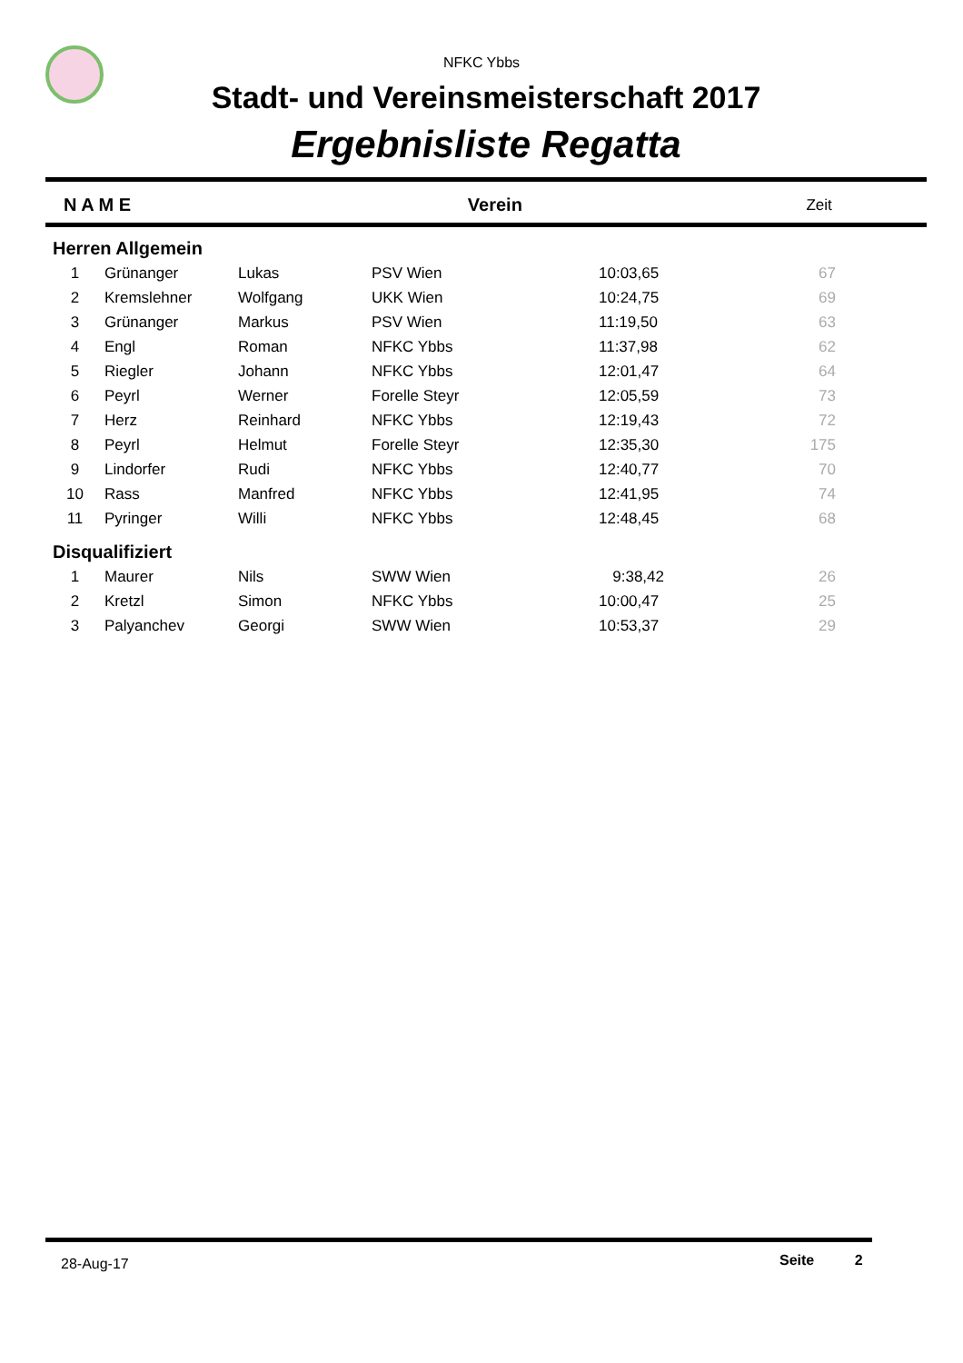NFKC Ybbs
Stadt- und Vereinsmeisterschaft 2017
Ergebnisliste Regatta
| | N A M E | Verein | Zeit | |
| --- | --- | --- | --- | --- |
| Herren Allgemein | | | | | |
| 1 | Grünanger | Lukas | PSV Wien | 10:03,65 | 67 |
| 2 | Kremslehner | Wolfgang | UKK Wien | 10:24,75 | 69 |
| 3 | Grünanger | Markus | PSV Wien | 11:19,50 | 63 |
| 4 | Engl | Roman | NFKC Ybbs | 11:37,98 | 62 |
| 5 | Riegler | Johann | NFKC Ybbs | 12:01,47 | 64 |
| 6 | Peyrl | Werner | Forelle Steyr | 12:05,59 | 73 |
| 7 | Herz | Reinhard | NFKC Ybbs | 12:19,43 | 72 |
| 8 | Peyrl | Helmut | Forelle Steyr | 12:35,30 | 175 |
| 9 | Lindorfer | Rudi | NFKC Ybbs | 12:40,77 | 70 |
| 10 | Rass | Manfred | NFKC Ybbs | 12:41,95 | 74 |
| 11 | Pyringer | Willi | NFKC Ybbs | 12:48,45 | 68 |
| Disqualifiziert | | | | | |
| 1 | Maurer | Nils | SWW Wien | 9:38,42 | 26 |
| 2 | Kretzl | Simon | NFKC Ybbs | 10:00,47 | 25 |
| 3 | Palyanchev | Georgi | SWW Wien | 10:53,37 | 29 |
28-Aug-17 Seite 2